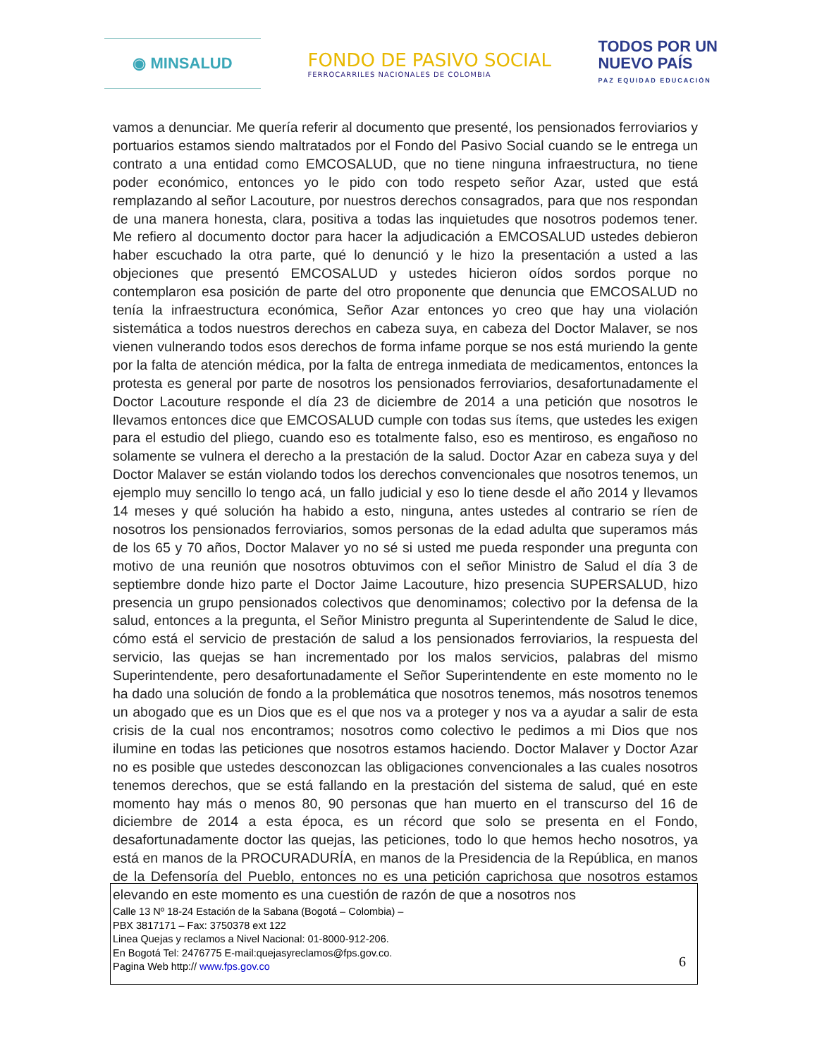◉ MINSALUD
FONDO DE PASIVO SOCIAL
FERROCARRILES NACIONALES DE COLOMBIA
TODOS POR UN
NUEVO PAÍS
PAZ EQUIDAD EDUCACIÓN
vamos a denunciar. Me quería referir al documento que presenté, los pensionados ferroviarios y portuarios estamos siendo maltratados por el Fondo del Pasivo Social cuando se le entrega un contrato a una entidad como EMCOSALUD, que no tiene ninguna infraestructura, no tiene poder económico, entonces yo le pido con todo respeto señor Azar, usted que está remplazando al señor Lacouture, por nuestros derechos consagrados, para que nos respondan de una manera honesta, clara, positiva a todas las inquietudes que nosotros podemos tener. Me refiero al documento doctor para hacer la adjudicación a EMCOSALUD ustedes debieron haber escuchado la otra parte, qué lo denunció y le hizo la presentación a usted a las objeciones que presentó EMCOSALUD y ustedes hicieron oídos sordos porque no contemplaron esa posición de parte del otro proponente que denuncia que EMCOSALUD no tenía la infraestructura económica, Señor Azar entonces yo creo que hay una violación sistemática a todos nuestros derechos en cabeza suya, en cabeza del Doctor Malaver, se nos vienen vulnerando todos esos derechos de forma infame porque se nos está muriendo la gente por la falta de atención médica, por la falta de entrega inmediata de medicamentos, entonces la protesta es general por parte de nosotros los pensionados ferroviarios, desafortunadamente el Doctor Lacouture responde el día 23 de diciembre de 2014 a una petición que nosotros le llevamos entonces dice que EMCOSALUD cumple con todas sus ítems, que ustedes les exigen para el estudio del pliego, cuando eso es totalmente falso, eso es mentiroso, es engañoso no solamente se vulnera el derecho a la prestación de la salud. Doctor Azar en cabeza suya y del Doctor Malaver se están violando todos los derechos convencionales que nosotros tenemos, un ejemplo muy sencillo lo tengo acá, un fallo judicial y eso lo tiene desde el año 2014 y llevamos 14 meses y qué solución ha habido a esto, ninguna, antes ustedes al contrario se ríen de nosotros los pensionados ferroviarios, somos personas de la edad adulta que superamos más de los 65 y 70 años, Doctor Malaver yo no sé si usted me pueda responder una pregunta con motivo de una reunión que nosotros obtuvimos con el señor Ministro de Salud el día 3 de septiembre donde hizo parte el Doctor Jaime Lacouture, hizo presencia SUPERSALUD, hizo presencia un grupo pensionados colectivos que denominamos; colectivo por la defensa de la salud, entonces a la pregunta, el Señor Ministro pregunta al Superintendente de Salud le dice, cómo está el servicio de prestación de salud a los pensionados ferroviarios, la respuesta del servicio, las quejas se han incrementado por los malos servicios, palabras del mismo Superintendente, pero desafortunadamente el Señor Superintendente en este momento no le ha dado una solución de fondo a la problemática que nosotros tenemos, más nosotros tenemos un abogado que es un Dios que es el que nos va a proteger y nos va a ayudar a salir de esta crisis de la cual nos encontramos; nosotros como colectivo le pedimos a mi Dios que nos ilumine en todas las peticiones que nosotros estamos haciendo. Doctor Malaver y Doctor Azar no es posible que ustedes desconozcan las obligaciones convencionales a las cuales nosotros tenemos derechos, que se está fallando en la prestación del sistema de salud, qué en este momento hay más o menos 80, 90 personas que han muerto en el transcurso del 16 de diciembre de 2014 a esta época, es un récord que solo se presenta en el Fondo, desafortunadamente doctor las quejas, las peticiones, todo lo que hemos hecho nosotros, ya está en manos de la PROCURADURÍA, en manos de la Presidencia de la República, en manos de la Defensoría del Pueblo, entonces no es una petición caprichosa que nosotros estamos elevando en este momento es una cuestión de razón de que a nosotros nos
Calle 13 Nº 18-24 Estación de la Sabana (Bogotá – Colombia) –
PBX 3817171 – Fax: 3750378 ext 122
Linea Quejas y reclamos a Nivel Nacional: 01-8000-912-206.
En Bogotá Tel: 2476775 E-mail:quejasyreclamos@fps.gov.co.
Pagina Web http:// www.fps.gov.co
6